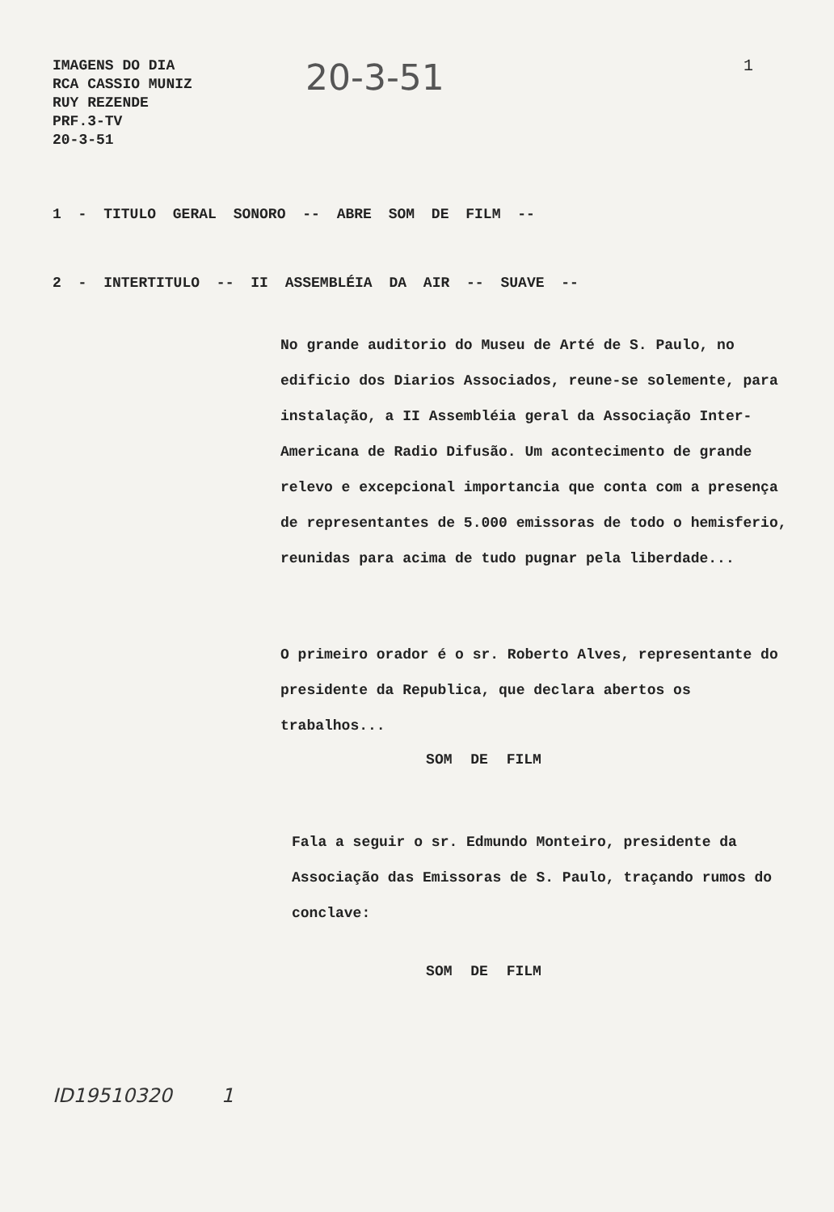IMAGENS DO DIA
RCA CASSIO MUNIZ
RUY REZENDE
PRF.3-TV
20-3-51
20-3-51
1
1 - TITULO GERAL SONORO -- ABRE SOM DE FILM --
2 - INTERTITULO -- II ASSEMBLÉIA DA AIR -- SUAVE --
No grande auditorio do Museu de Arté de S. Paulo, no edificio dos Diarios Associados, reune-se solemente, para instalação, a II Assembléia geral da Associação Inter-Americana de Radio Difusão. Um acontecimento de grande relevo e excepcional importancia que conta com a presença de representantes de 5.000 emissoras de todo o hemisferio, reunidas para acima de tudo pugnar pela liberdade...
O primeiro orador é o sr. Roberto Alves, representante do presidente da Republica, que declara abertos os trabalhos...
SOM DE FILM
Fala a seguir o sr. Edmundo Monteiro, presidente da Associação das Emissoras de S. Paulo, traçando rumos do conclave:
SOM DE FILM
ID19510320 1